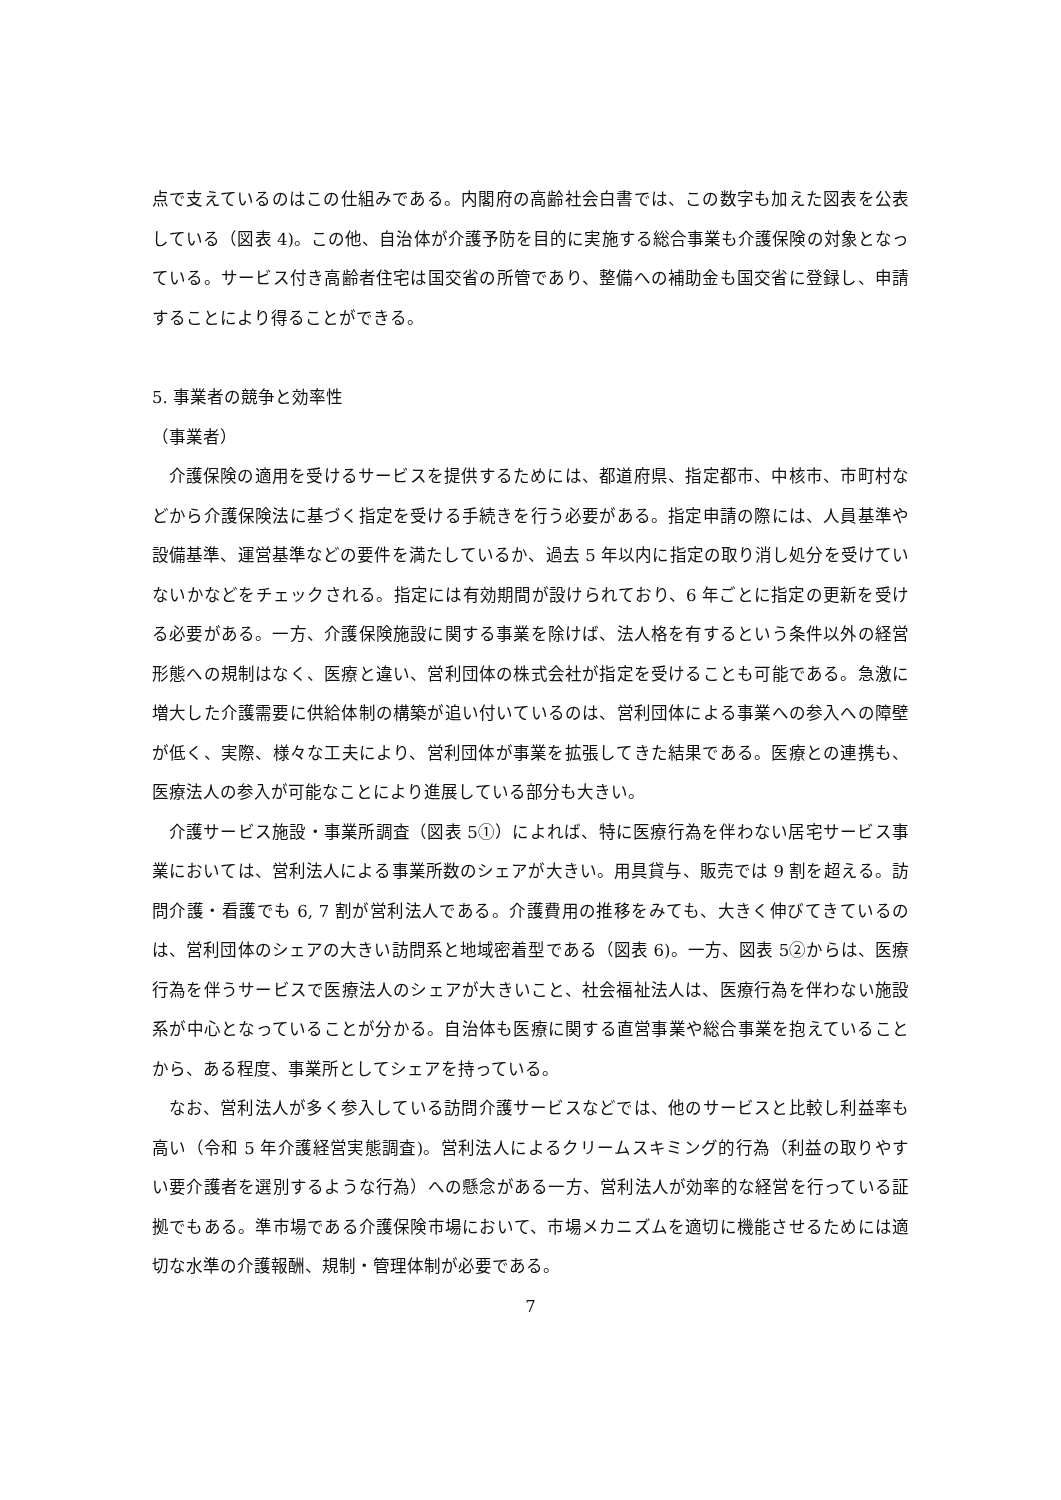点で支えているのはこの仕組みである。内閣府の高齢社会白書では、この数字も加えた図表を公表している（図表 4)。この他、自治体が介護予防を目的に実施する総合事業も介護保険の対象となっている。サービス付き高齢者住宅は国交省の所管であり、整備への補助金も国交省に登録し、申請することにより得ることができる。
5. 事業者の競争と効率性
（事業者）
介護保険の適用を受けるサービスを提供するためには、都道府県、指定都市、中核市、市町村などから介護保険法に基づく指定を受ける手続きを行う必要がある。指定申請の際には、人員基準や設備基準、運営基準などの要件を満たしているか、過去 5 年以内に指定の取り消し処分を受けていないかなどをチェックされる。指定には有効期間が設けられており、6 年ごとに指定の更新を受ける必要がある。一方、介護保険施設に関する事業を除けば、法人格を有するという条件以外の経営形態への規制はなく、医療と違い、営利団体の株式会社が指定を受けることも可能である。急激に増大した介護需要に供給体制の構築が追い付いているのは、営利団体による事業への参入への障壁が低く、実際、様々な工夫により、営利団体が事業を拡張してきた結果である。医療との連携も、医療法人の参入が可能なことにより進展している部分も大きい。
介護サービス施設・事業所調査（図表 5①）によれば、特に医療行為を伴わない居宅サービス事業においては、営利法人による事業所数のシェアが大きい。用具貸与、販売では 9 割を超える。訪問介護・看護でも 6, 7 割が営利法人である。介護費用の推移をみても、大きく伸びてきているのは、営利団体のシェアの大きい訪問系と地域密着型である（図表 6)。一方、図表 5②からは、医療行為を伴うサービスで医療法人のシェアが大きいこと、社会福祉法人は、医療行為を伴わない施設系が中心となっていることが分かる。自治体も医療に関する直営事業や総合事業を抱えていることから、ある程度、事業所としてシェアを持っている。
なお、営利法人が多く参入している訪問介護サービスなどでは、他のサービスと比較し利益率も高い（令和 5 年介護経営実態調査)。営利法人によるクリームスキミング的行為（利益の取りやすい要介護者を選別するような行為）への懸念がある一方、営利法人が効率的な経営を行っている証拠でもある。準市場である介護保険市場において、市場メカニズムを適切に機能させるためには適切な水準の介護報酬、規制・管理体制が必要である。
7